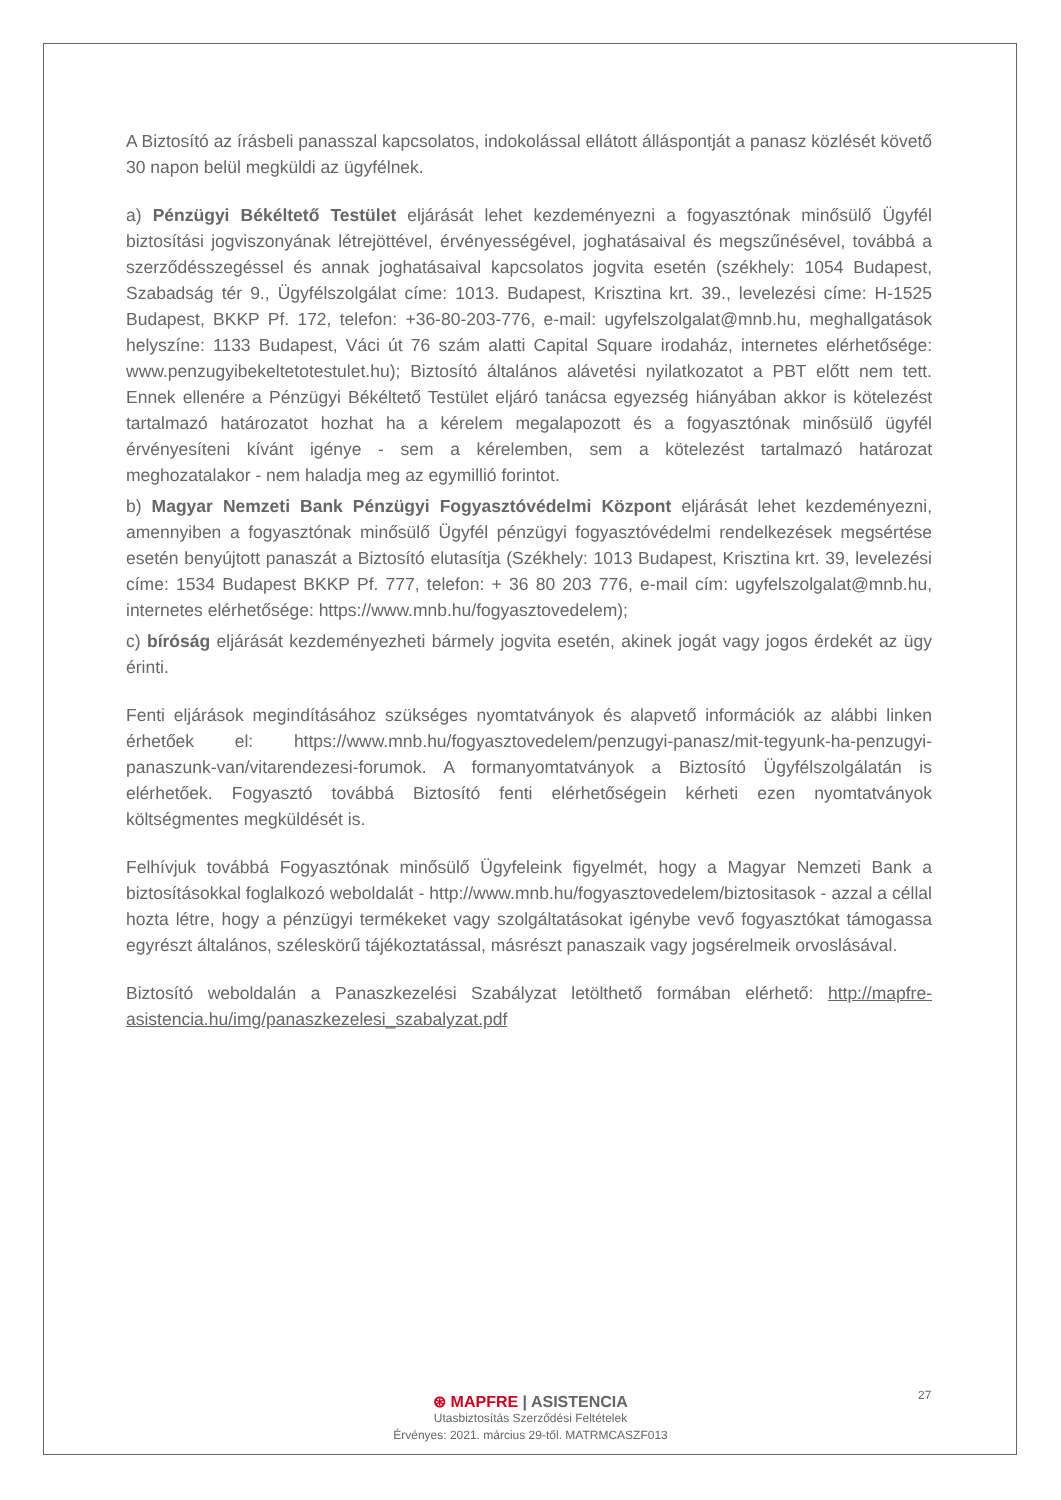A Biztosító az írásbeli panasszal kapcsolatos, indokolással ellátott álláspontját a panasz közlését követő 30 napon belül megküldi az ügyfélnek.
a) Pénzügyi Békéltető Testület eljárását lehet kezdeményezni a fogyasztónak minősülő Ügyfél biztosítási jogviszonyának létrejöttével, érvényességével, joghatásaival és megszűnésével, továbbá a szerződésszegéssel és annak joghatásaival kapcsolatos jogvita esetén (székhely: 1054 Budapest, Szabadság tér 9., Ügyfélszolgálat címe: 1013. Budapest, Krisztina krt. 39., levelezési címe: H-1525 Budapest, BKKP Pf. 172, telefon: +36-80-203-776, e-mail: ugyfelszolgalat@mnb.hu, meghallgatások helyszíne: 1133 Budapest, Váci út 76 szám alatti Capital Square irodaház, internetes elérhetősége: www.penzugyibekeltetotestulet.hu); Biztosító általános alávetési nyilatkozatot a PBT előtt nem tett. Ennek ellenére a Pénzügyi Békéltető Testület eljáró tanácsa egyezség hiányában akkor is kötelezést tartalmazó határozatot hozhat ha a kérelem megalapozott és a fogyasztónak minősülő ügyfél érvényesíteni kívánt igénye - sem a kérelemben, sem a kötelezést tartalmazó határozat meghozatalakor - nem haladja meg az egymillió forintot.
b) Magyar Nemzeti Bank Pénzügyi Fogyasztóvédelmi Központ eljárását lehet kezdeményezni, amennyiben a fogyasztónak minősülő Ügyfél pénzügyi fogyasztóvédelmi rendelkezések megsértése esetén benyújtott panaszát a Biztosító elutasítja (Székhely: 1013 Budapest, Krisztina krt. 39, levelezési címe: 1534 Budapest BKKP Pf. 777, telefon: + 36 80 203 776, e-mail cím: ugyfelszolgalat@mnb.hu, internetes elérhetősége: https://www.mnb.hu/fogyasztovedelem);
c) bíróság eljárását kezdeményezheti bármely jogvita esetén, akinek jogát vagy jogos érdekét az ügy érinti.
Fenti eljárások megindításához szükséges nyomtatványok és alapvető információk az alábbi linken érhetőek el: https://www.mnb.hu/fogyasztovedelem/penzugyi-panasz/mit-tegyunk-ha-penzugyi-panaszunk-van/vitarendezesi-forumok. A formanyomtatványok a Biztosító Ügyfélszolgálatán is elérhetőek. Fogyasztó továbbá Biztosító fenti elérhetőségein kérheti ezen nyomtatványok költségmentes megküldését is.
Felhívjuk továbbá Fogyasztónak minősülő Ügyfeleink figyelmét, hogy a Magyar Nemzeti Bank a biztosításokkal foglalkozó weboldalát - http://www.mnb.hu/fogyasztovedelem/biztositasok - azzal a céllal hozta létre, hogy a pénzügyi termékeket vagy szolgáltatásokat igénybe vevő fogyasztókat támogassa egyrészt általános, széleskörű tájékoztatással, másrészt panaszaik vagy jogsérelmeik orvoslásával.
Biztosító weboldalán a Panaszkezelési Szabályzat letölthető formában elérhető: http://mapfre-asistencia.hu/img/panaszkezelesi_szabalyzat.pdf
27
⊛ MAPFRE | ASISTENCIA
Utasbiztosítás Szerződési Feltételek
Érvényes: 2021. március 29-től. MATRMCASZF013